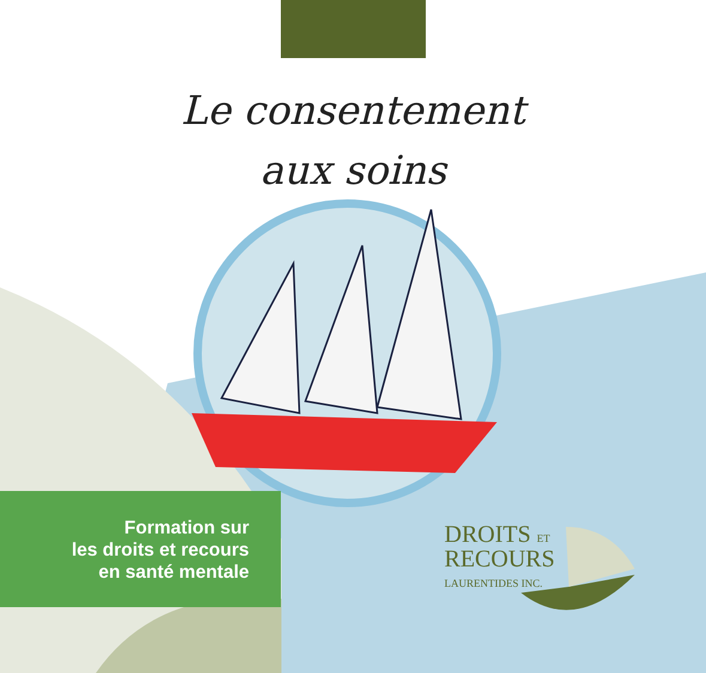Le consentement
aux soins
Formation sur
les droits et recours
en santé mentale
DROITS ET
RECOURS
LAURENTIDES INC.